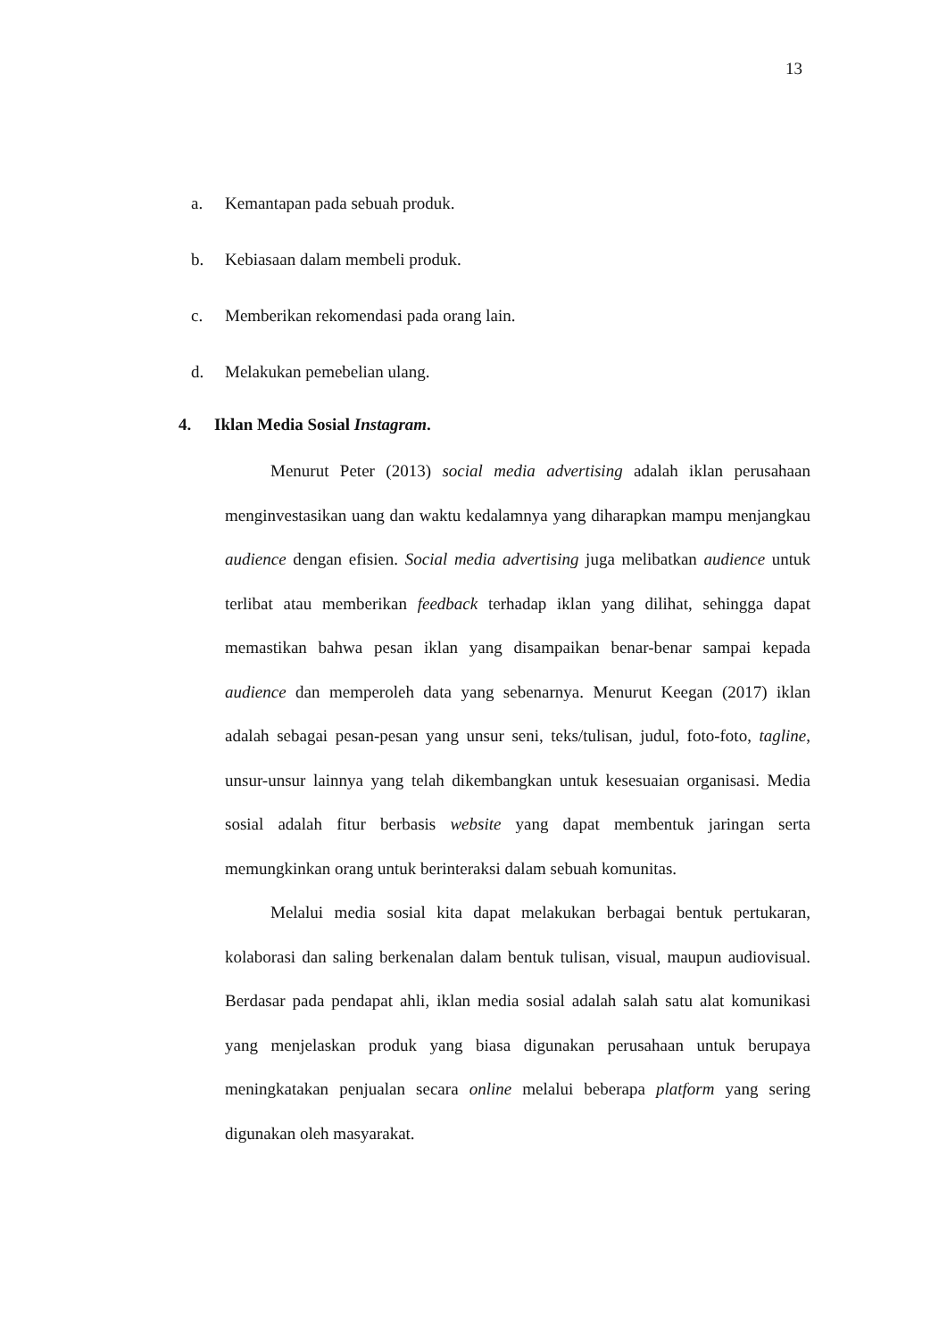13
a. Kemantapan pada sebuah produk.
b. Kebiasaan dalam membeli produk.
c. Memberikan rekomendasi pada orang lain.
d. Melakukan pemebelian ulang.
4. Iklan Media Sosial Instagram.
Menurut Peter (2013) social media advertising adalah iklan perusahaan menginvestasikan uang dan waktu kedalamnya yang diharapkan mampu menjangkau audience dengan efisien. Social media advertising juga melibatkan audience untuk terlibat atau memberikan feedback terhadap iklan yang dilihat, sehingga dapat memastikan bahwa pesan iklan yang disampaikan benar-benar sampai kepada audience dan memperoleh data yang sebenarnya. Menurut Keegan (2017) iklan adalah sebagai pesan-pesan yang unsur seni, teks/tulisan, judul, foto-foto, tagline, unsur-unsur lainnya yang telah dikembangkan untuk kesesuaian organisasi. Media sosial adalah fitur berbasis website yang dapat membentuk jaringan serta memungkinkan orang untuk berinteraksi dalam sebuah komunitas.
Melalui media sosial kita dapat melakukan berbagai bentuk pertukaran, kolaborasi dan saling berkenalan dalam bentuk tulisan, visual, maupun audiovisual. Berdasar pada pendapat ahli, iklan media sosial adalah salah satu alat komunikasi yang menjelaskan produk yang biasa digunakan perusahaan untuk berupaya meningkatakan penjualan secara online melalui beberapa platform yang sering digunakan oleh masyarakat.